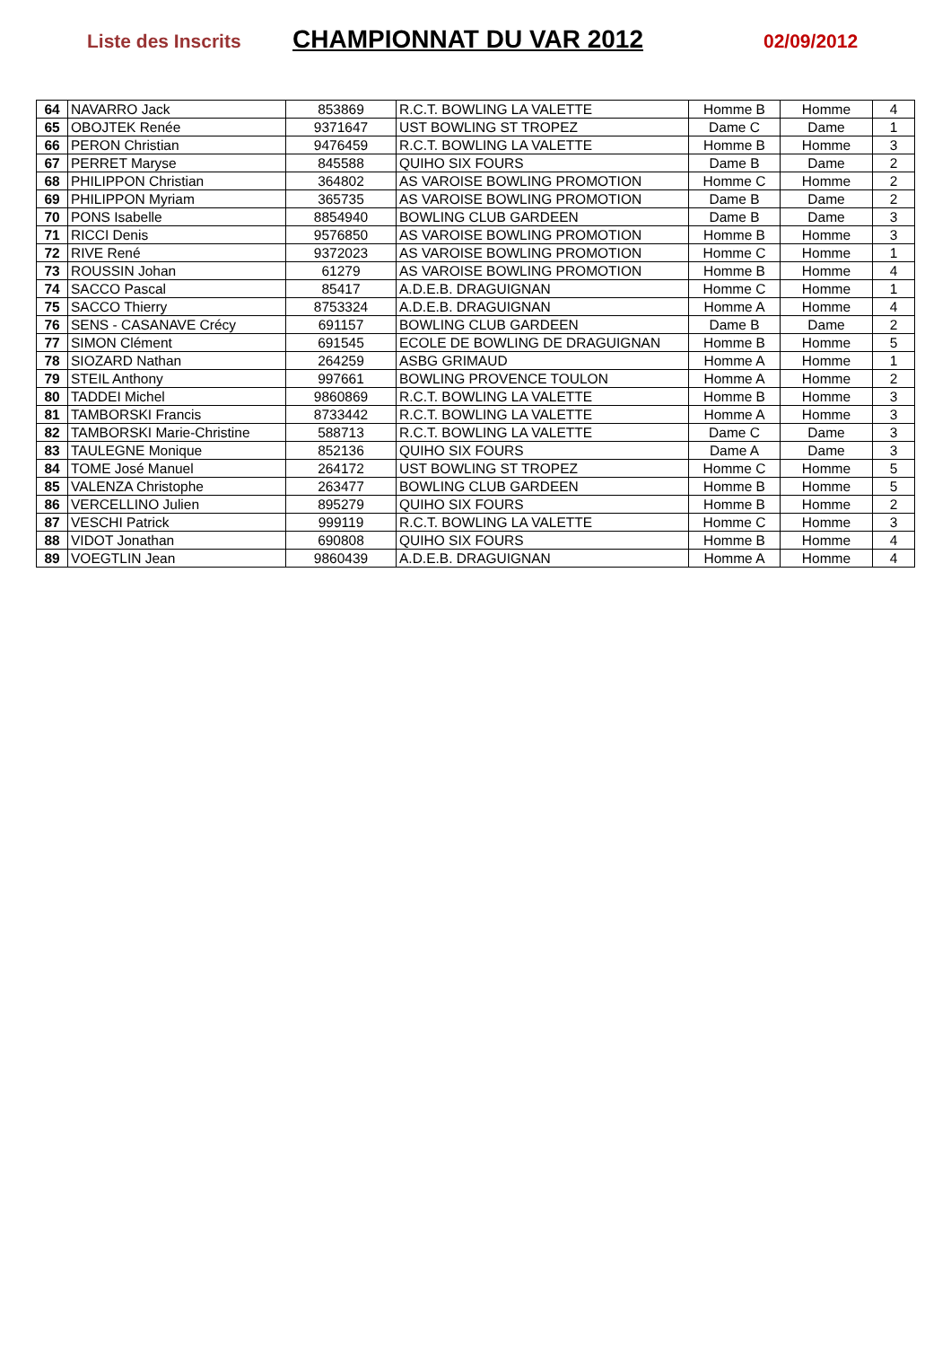Liste des Inscrits CHAMPIONNAT DU VAR 2012 02/09/2012
| 64 | NAVARRO Jack | 853869 | R.C.T. BOWLING LA VALETTE | Homme B | Homme | 4 |
| 65 | OBOJTEK Renée | 9371647 | UST BOWLING ST TROPEZ | Dame C | Dame | 1 |
| 66 | PERON Christian | 9476459 | R.C.T. BOWLING LA VALETTE | Homme B | Homme | 3 |
| 67 | PERRET Maryse | 845588 | QUIHO SIX FOURS | Dame B | Dame | 2 |
| 68 | PHILIPPON Christian | 364802 | AS VAROISE BOWLING PROMOTION | Homme C | Homme | 2 |
| 69 | PHILIPPON Myriam | 365735 | AS VAROISE BOWLING PROMOTION | Dame B | Dame | 2 |
| 70 | PONS Isabelle | 8854940 | BOWLING CLUB GARDEEN | Dame B | Dame | 3 |
| 71 | RICCI Denis | 9576850 | AS VAROISE BOWLING PROMOTION | Homme B | Homme | 3 |
| 72 | RIVE René | 9372023 | AS VAROISE BOWLING PROMOTION | Homme C | Homme | 1 |
| 73 | ROUSSIN Johan | 61279 | AS VAROISE BOWLING PROMOTION | Homme B | Homme | 4 |
| 74 | SACCO Pascal | 85417 | A.D.E.B. DRAGUIGNAN | Homme C | Homme | 1 |
| 75 | SACCO Thierry | 8753324 | A.D.E.B. DRAGUIGNAN | Homme A | Homme | 4 |
| 76 | SENS - CASANAVE Crécy | 691157 | BOWLING CLUB GARDEEN | Dame B | Dame | 2 |
| 77 | SIMON Clément | 691545 | ECOLE DE BOWLING DE DRAGUIGNAN | Homme B | Homme | 5 |
| 78 | SIOZARD Nathan | 264259 | ASBG GRIMAUD | Homme A | Homme | 1 |
| 79 | STEIL Anthony | 997661 | BOWLING PROVENCE TOULON | Homme A | Homme | 2 |
| 80 | TADDEI Michel | 9860869 | R.C.T. BOWLING LA VALETTE | Homme B | Homme | 3 |
| 81 | TAMBORSKI Francis | 8733442 | R.C.T. BOWLING LA VALETTE | Homme A | Homme | 3 |
| 82 | TAMBORSKI Marie-Christine | 588713 | R.C.T. BOWLING LA VALETTE | Dame C | Dame | 3 |
| 83 | TAULEGNE Monique | 852136 | QUIHO SIX FOURS | Dame A | Dame | 3 |
| 84 | TOME José Manuel | 264172 | UST BOWLING ST TROPEZ | Homme C | Homme | 5 |
| 85 | VALENZA Christophe | 263477 | BOWLING CLUB GARDEEN | Homme B | Homme | 5 |
| 86 | VERCELLINO Julien | 895279 | QUIHO SIX FOURS | Homme B | Homme | 2 |
| 87 | VESCHI Patrick | 999119 | R.C.T. BOWLING LA VALETTE | Homme C | Homme | 3 |
| 88 | VIDOT Jonathan | 690808 | QUIHO SIX FOURS | Homme B | Homme | 4 |
| 89 | VOEGTLIN Jean | 9860439 | A.D.E.B. DRAGUIGNAN | Homme A | Homme | 4 |